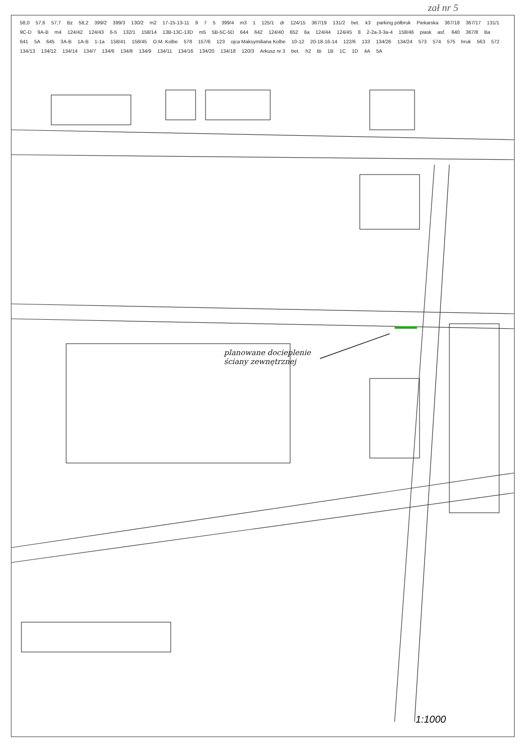zał nr 5
58,0 57,6 57,7 Bz 58,2 399/2 399/3 130/2 m2 17-15-13-11 9 7 5 399/4 m3 1 125/1 dr 124/15 367/19 131/2 bet. k3 parking półbruk Piekarska 367/18 367/17 131/1 9C-D 9A-B m4 124/42 124/43 6-5 132/1 158/14 13B-13C-13D m5 5B-5C-5D 644 642 124/40 652 6a 124/44 124/45 8 2-2a-3-3a-4 158/46 piask asf. 640 367/8 Ba 641 5A 645 3A-B 1A-B 1-1a 158/41 158/45 O.M. Kolbe 578 157/6 123 ojca Maksymiliana Kolbe 10-12 20-18-16-14 122/6 133 134/26 134/24 573 574 575 bruk 563 572 134/13 134/12 134/14 134/7 134/6 134/8 134/9 134/11 134/16 134/20 134/18 120/3 Arkusz nr 3 bet. h2 Bi 1B 1C 1D 4A 5A
planowane docieplenie
ściany zewnętrznej
1:1000